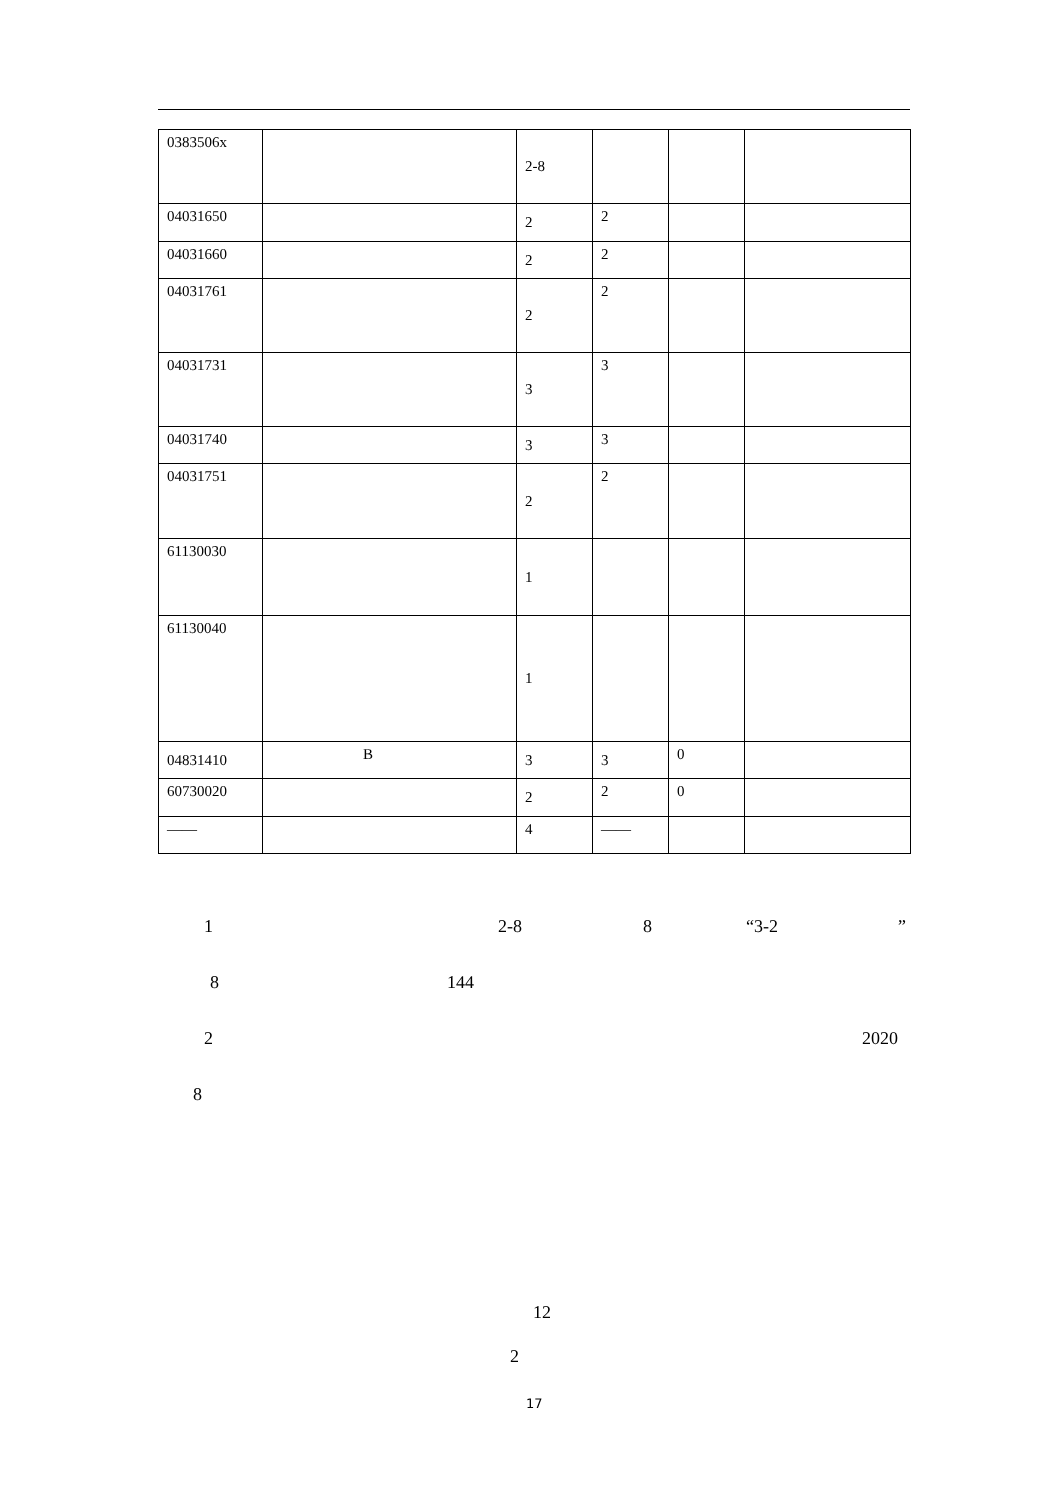| 0383506x | | 2-8 | | | |
| 04031650 | | 2 | 2 | | |
| 04031660 | | 2 | 2 | | |
| 04031761 | | 2 | 2 | | |
| 04031731 | | 3 | 3 | | |
| 04031740 | | 3 | 3 | | |
| 04031751 | | 2 | 2 | | |
| 61130030 | | 1 | | | |
| 61130040 | | 1 | | | |
| 04831410 | B | 3 | 3 | 0 | |
| 60730020 | | 2 | 2 | 0 | |
| —— | | 4 | —— | | |
1 2-8 8 “3-2 ”
8 144
2 2020
8
12
2
17